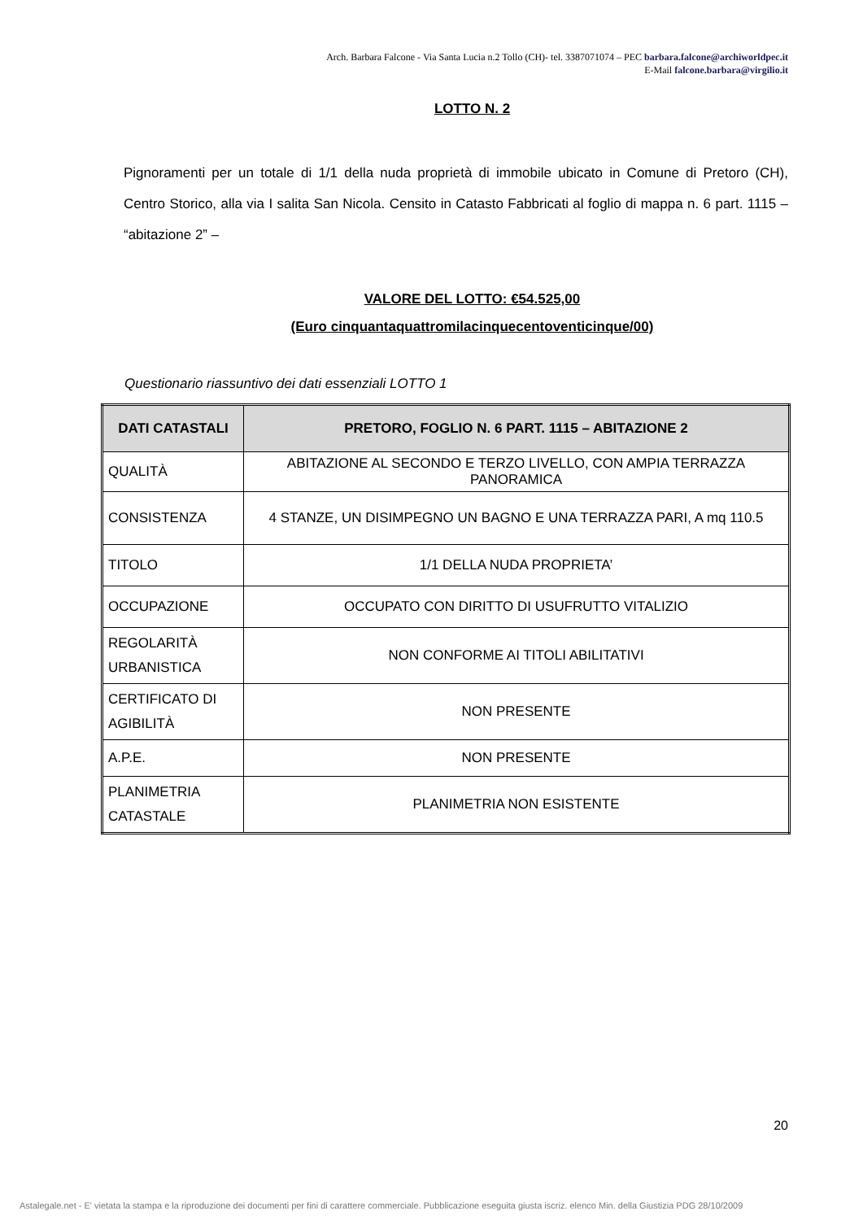Arch. Barbara Falcone - Via Santa Lucia n.2 Tollo (CH)- tel. 3387071074 – PEC barbara.falcone@archiworldpec.it
E-Mail falcone.barbara@virgilio.it
LOTTO N. 2
Pignoramenti per un totale di 1/1 della nuda proprietà di immobile ubicato in Comune di Pretoro (CH), Centro Storico, alla via I salita San Nicola. Censito in Catasto Fabbricati al foglio di mappa n. 6 part. 1115 – “abitazione 2” –
VALORE DEL LOTTO: €54.525,00
(Euro cinquantaquattromilacinquecentoventicinque/00)
Questionario riassuntivo dei dati essenziali LOTTO 1
| DATI CATASTALI | PRETORO, FOGLIO N. 6 PART. 1115 – ABITAZIONE 2 |
| --- | --- |
| QUALITÀ | ABITAZIONE AL SECONDO E TERZO LIVELLO, CON AMPIA TERRAZZA PANORAMICA |
| CONSISTENZA | 4 STANZE, UN DISIMPEGNO UN BAGNO E UNA TERRAZZA PARI, A mq 110.5 |
| TITOLO | 1/1 DELLA NUDA PROPRIETA’ |
| OCCUPAZIONE | OCCUPATO CON DIRITTO DI USUFRUTTO VITALIZIO |
| REGOLARITÀ URBANISTICA | NON CONFORME AI TITOLI ABILITATIVI |
| CERTIFICATO DI AGIBILITÀ | NON PRESENTE |
| A.P.E. | NON PRESENTE |
| PLANIMETRIA CATASTALE | PLANIMETRIA NON ESISTENTE |
20
Astalegale.net - E' vietata la stampa e la riproduzione dei documenti per fini di carattere commerciale. Pubblicazione eseguita giusta iscriz. elenco Min. della Giustizia PDG 28/10/2009